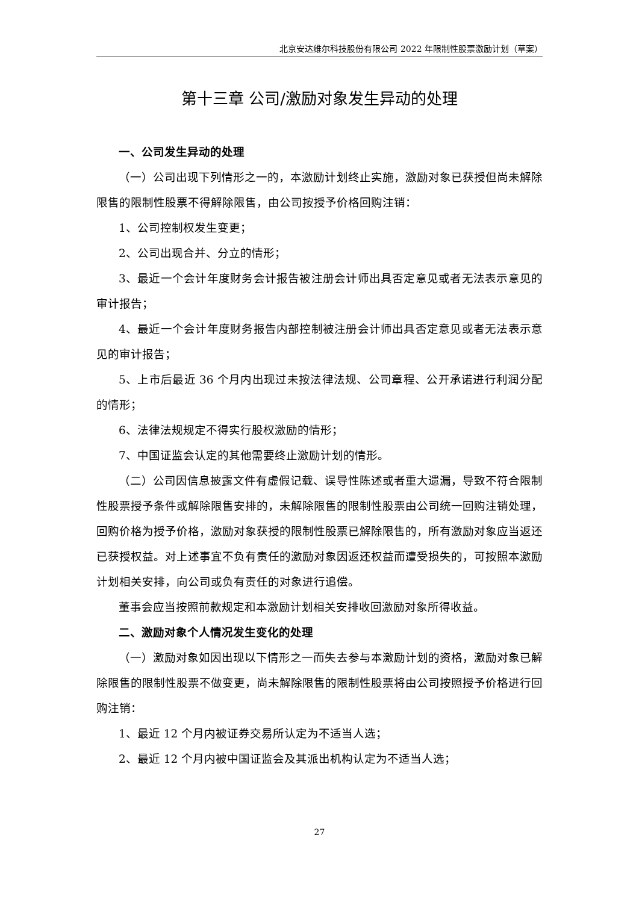北京安达维尔科技股份有限公司 2022 年限制性股票激励计划（草案）
第十三章 公司/激励对象发生异动的处理
一、公司发生异动的处理
（一）公司出现下列情形之一的，本激励计划终止实施，激励对象已获授但尚未解除限售的限制性股票不得解除限售，由公司按授予价格回购注销：
1、公司控制权发生变更；
2、公司出现合并、分立的情形；
3、最近一个会计年度财务会计报告被注册会计师出具否定意见或者无法表示意见的审计报告；
4、最近一个会计年度财务报告内部控制被注册会计师出具否定意见或者无法表示意见的审计报告；
5、上市后最近 36 个月内出现过未按法律法规、公司章程、公开承诺进行利润分配的情形；
6、法律法规规定不得实行股权激励的情形；
7、中国证监会认定的其他需要终止激励计划的情形。
（二）公司因信息披露文件有虚假记载、误导性陈述或者重大遗漏，导致不符合限制性股票授予条件或解除限售安排的，未解除限售的限制性股票由公司统一回购注销处理，回购价格为授予价格，激励对象获授的限制性股票已解除限售的，所有激励对象应当返还已获授权益。对上述事宜不负有责任的激励对象因返还权益而遭受损失的，可按照本激励计划相关安排，向公司或负有责任的对象进行追偿。
董事会应当按照前款规定和本激励计划相关安排收回激励对象所得收益。
二、激励对象个人情况发生变化的处理
（一）激励对象如因出现以下情形之一而失去参与本激励计划的资格，激励对象已解除限售的限制性股票不做变更，尚未解除限售的限制性股票将由公司按照授予价格进行回购注销：
1、最近 12 个月内被证券交易所认定为不适当人选；
2、最近 12 个月内被中国证监会及其派出机构认定为不适当人选；
27